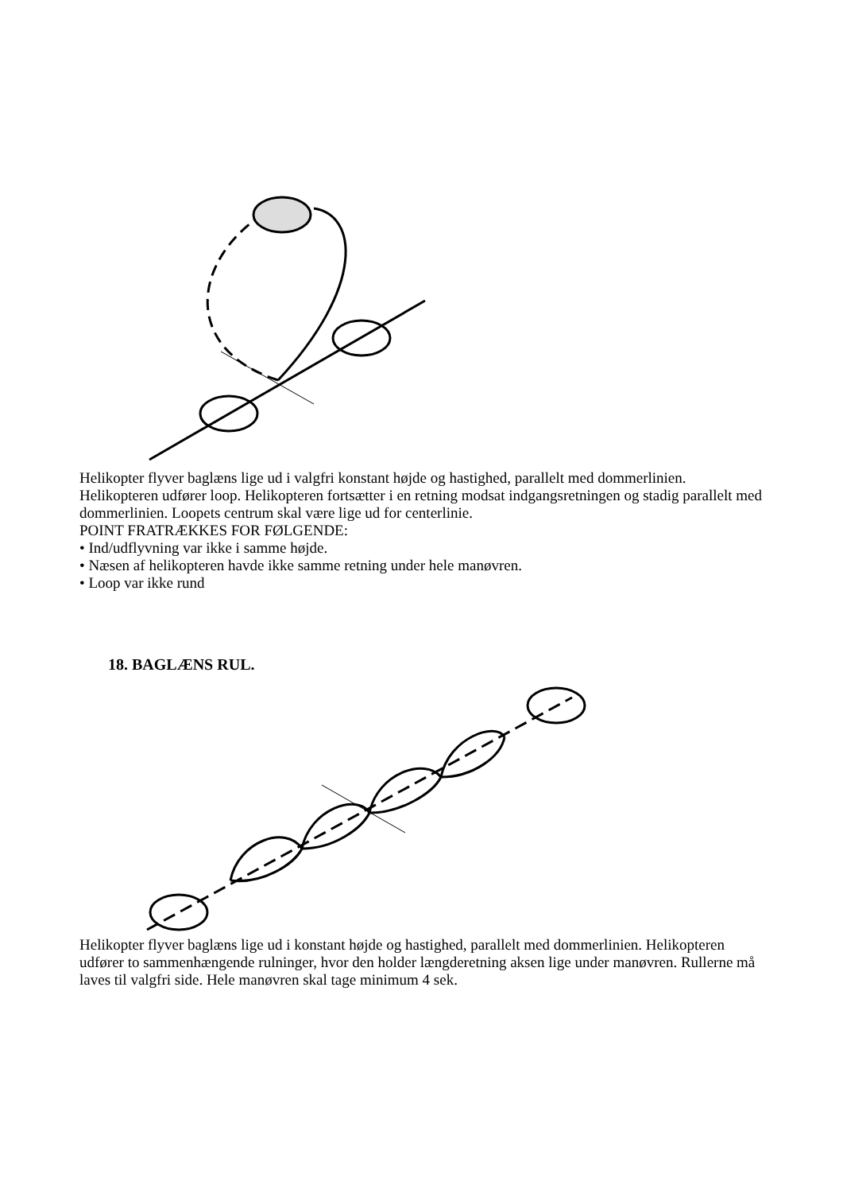Helikopter flyver baglæns lige ud i valgfri konstant højde og hastighed, parallelt med dommerlinien. Helikopteren udfører loop. Helikopteren fortsætter i en retning modsat indgangsretningen og stadig parallelt med dommerlinien. Loopets centrum skal være lige ud for centerlinie.
POINT FRATRÆKKES FOR FØLGENDE:
• Ind/udflyvning var ikke i samme højde.
• Næsen af helikopteren havde ikke samme retning under hele manøvren.
• Loop var ikke rund
18. BAGLÆNS RUL.
Helikopter flyver baglæns lige ud i konstant højde og hastighed, parallelt med dommerlinien. Helikopteren udfører to sammenhængende rulninger, hvor den holder længderetning aksen lige under manøvren. Rullerne må laves til valgfri side. Hele manøvren skal tage minimum 4 sek.